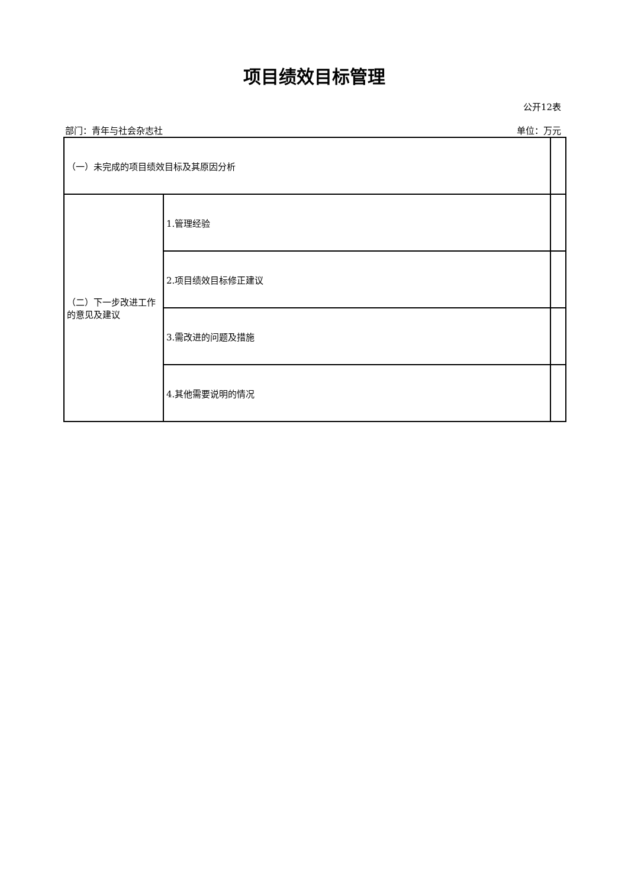项目绩效目标管理
公开12表
部门：青年与社会杂志社 单位：万元
| （一）未完成的项目绩效目标及其原因分析 | | |
| （二）下一步改进工作的意见及建议 | 1.管理经验 | |
| | 2.项目绩效目标修正建议 | |
| | 3.需改进的问题及措施 | |
| | 4.其他需要说明的情况 | |